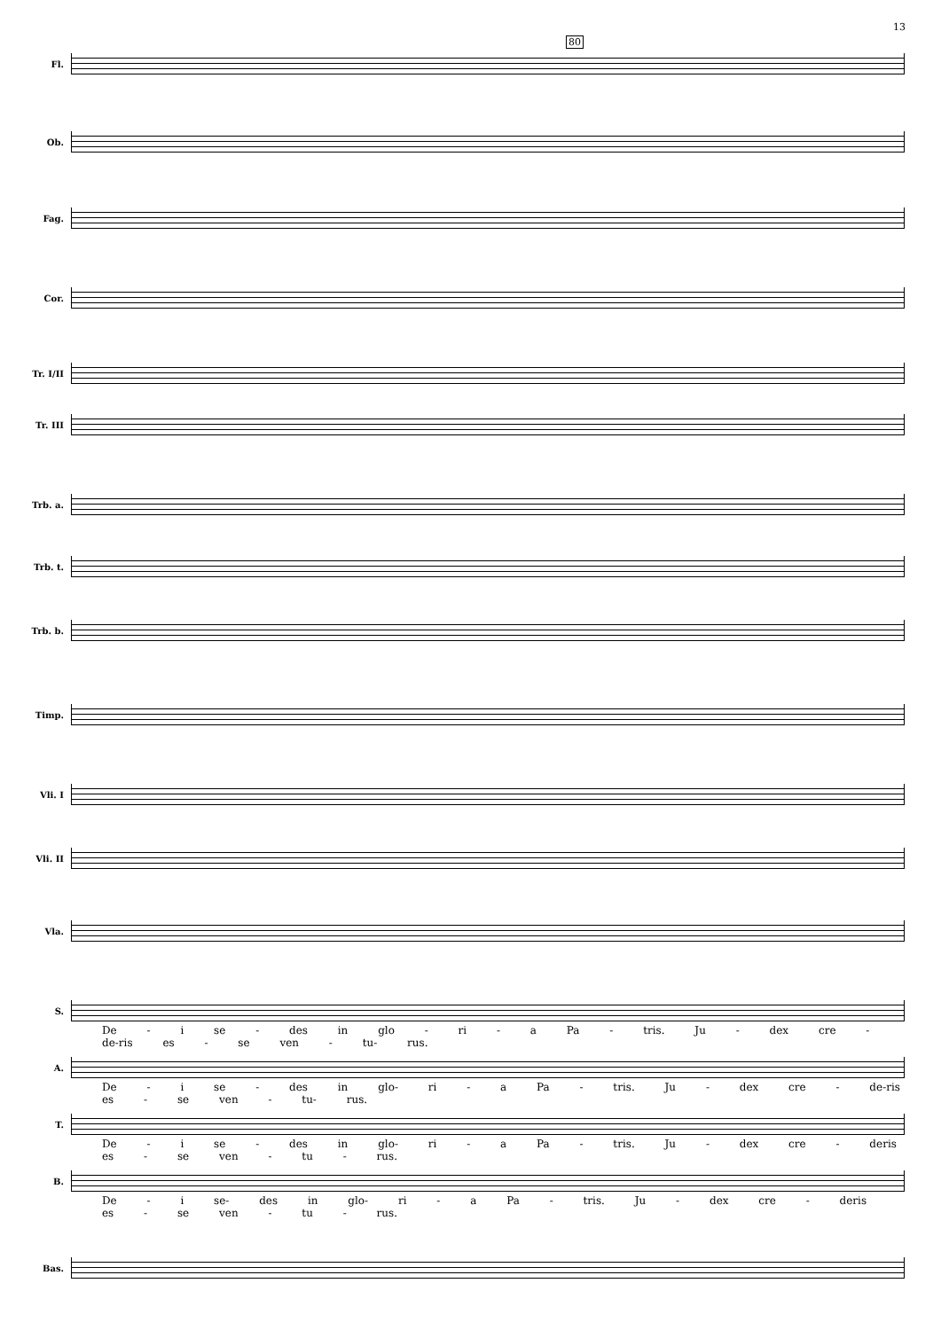13
80
Fl.
Ob.
Fag.
Cor.
Tr. I/II
Tr. III
Trb. a.
Trb. t.
Trb. b.
Timp.
Vli. I
Vli. II
Vla.
S.
De - i se - des in glo - ri - a Pa - tris. Ju - dex cre - de-ris es - se ven - tu- rus.
A.
De - i se - des in glo- ri - a Pa - tris. Ju - dex cre - de-ris es - se ven - tu- rus.
T.
De - i se - des in glo- ri - a Pa - tris. Ju - dex cre - deris es - se ven - tu - rus.
B.
De - i se- des in glo- ri - a Pa - tris. Ju - dex cre - deris es - se ven - tu - rus.
Bas.